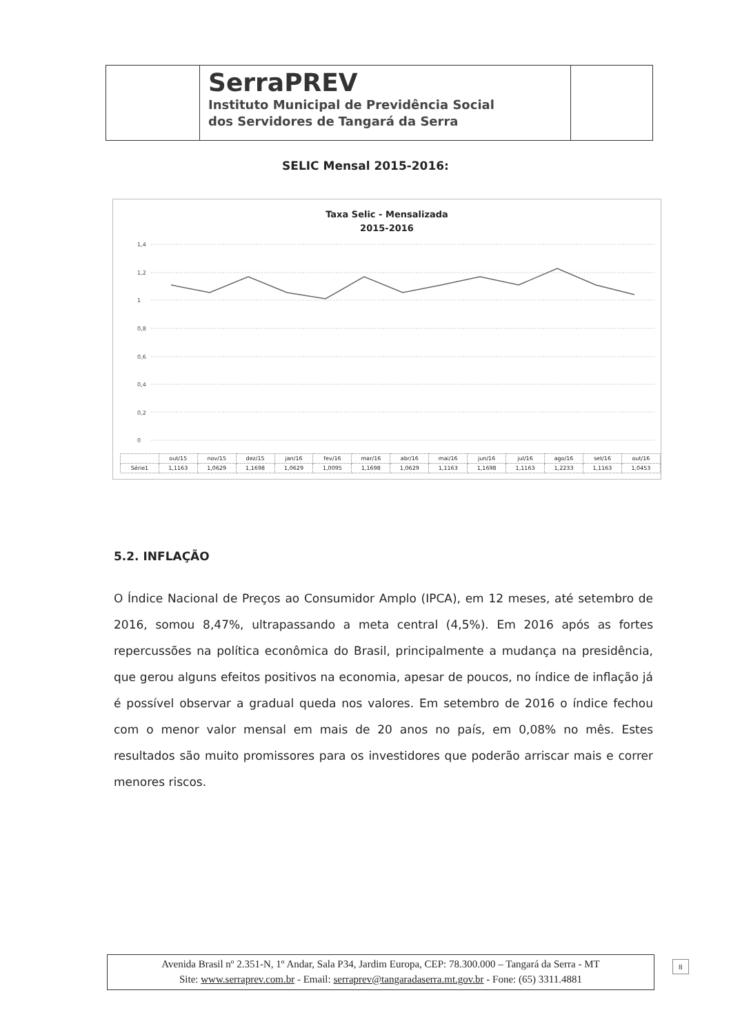SerraPREV
Instituto Municipal de Previdência Social
dos Servidores de Tangará da Serra
SELIC Mensal 2015-2016:
Taxa Selic - Mensalizada
2015-2016
0
0,2
0,4
0,6
0,8
1
1,2
1,4
| | out/15 | nov/15 | dez/15 | jan/16 | fev/16 | mar/16 | abr/16 | mai/16 | jun/16 | jul/16 | ago/16 | set/16 | out/16 |
| --- | --- | --- | --- | --- | --- | --- | --- | --- | --- | --- | --- | --- | --- |
| Série1 | 1,1163 | 1,0629 | 1,1698 | 1,0629 | 1,0095 | 1,1698 | 1,0629 | 1,1163 | 1,1698 | 1,1163 | 1,2233 | 1,1163 | 1,0453 |
5.2. INFLAÇÃO
O Índice Nacional de Preços ao Consumidor Amplo (IPCA), em 12 meses, até setembro de 2016, somou 8,47%, ultrapassando a meta central (4,5%). Em 2016 após as fortes repercussões na política econômica do Brasil, principalmente a mudança na presidência, que gerou alguns efeitos positivos na economia, apesar de poucos, no índice de inflação já é possível observar a gradual queda nos valores. Em setembro de 2016 o índice fechou com o menor valor mensal em mais de 20 anos no país, em 0,08% no mês. Estes resultados são muito promissores para os investidores que poderão arriscar mais e correr menores riscos.
Avenida Brasil nº 2.351-N, 1º Andar, Sala P34, Jardim Europa, CEP: 78.300.000 – Tangará da Serra - MT
Site: www.serraprev.com.br - Email: serraprev@tangaradaserra.mt.gov.br - Fone: (65) 3311.4881
8